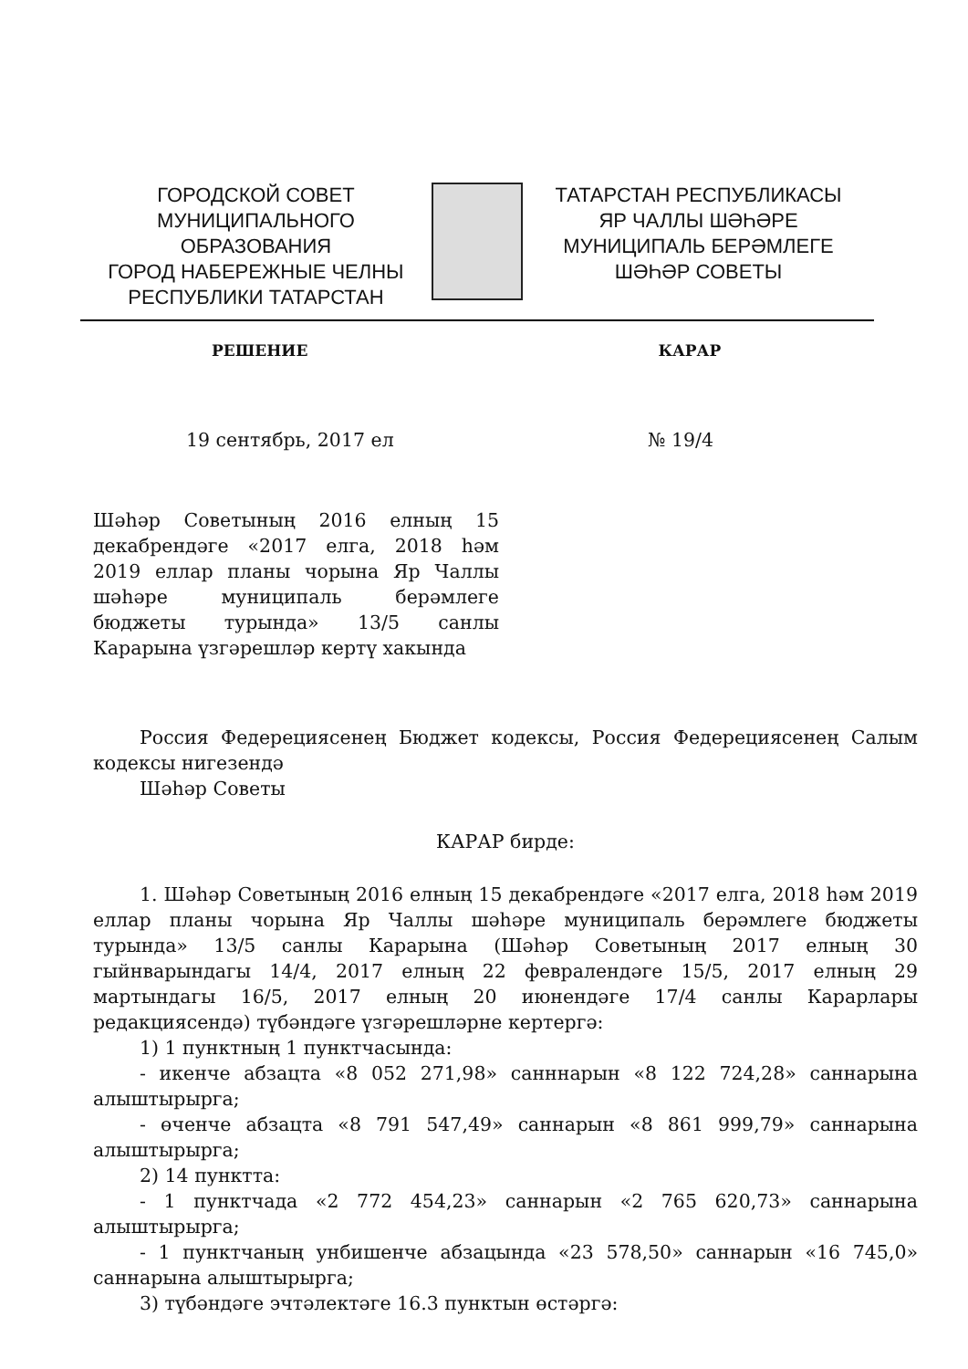ГОРОДСКОЙ СОВЕТ
МУНИЦИПАЛЬНОГО ОБРАЗОВАНИЯ
ГОРОД НАБЕРЕЖНЫЕ ЧЕЛНЫ
РЕСПУБЛИКИ ТАТАРСТАН
ТАТАРСТАН РЕСПУБЛИКАСЫ
ЯР ЧАЛЛЫ ШӘҺӘРЕ
МУНИЦИПАЛЬ БЕРӘМЛЕГЕ
ШӘҺӘР СОВЕТЫ
РЕШЕНИЕ КАРАР
19 сентябрь, 2017 ел № 19/4
Шәһәр Советының 2016 елның 15 декабрендәге «2017 елга, 2018 һәм 2019 еллар планы чорына Яр Чаллы шәһәре муниципаль берәмлеге бюджеты турында» 13/5 санлы Карарына үзгәрешләр кертү хакында
Россия Федерециясенең Бюджет кодексы, Россия Федерециясенең Салым кодексы нигезендә
Шәһәр Советы
КАРАР бирде:
1. Шәһәр Советының 2016 елның 15 декабрендәге «2017 елга, 2018 һәм 2019 еллар планы чорына Яр Чаллы шәһәре муниципаль берәмлеге бюджеты турында» 13/5 санлы Карарына (Шәһәр Советының 2017 елның 30 гыйнварындагы 14/4, 2017 елның 22 февралендәге 15/5, 2017 елның 29 мартындагы 16/5, 2017 елның 20 июнендәге 17/4 санлы Карарлары редакциясендә) түбәндәге үзгәрешләрне кертергә:
1) 1 пунктның 1 пунктчасында:
- икенче абзацта «8 052 271,98» санннарын «8 122 724,28» саннарына алыштырырга;
- өченче абзацта «8 791 547,49» саннарын «8 861 999,79» саннарына алыштырырга;
2) 14 пунктта:
- 1 пунктчада «2 772 454,23» саннарын «2 765 620,73» саннарына алыштырырга;
- 1 пунктчаның унбишенче абзацында «23 578,50» саннарын «16 745,0» саннарына алыштырырга;
3) түбәндәге эчтәлектәге 16.3 пунктын өстәргә: